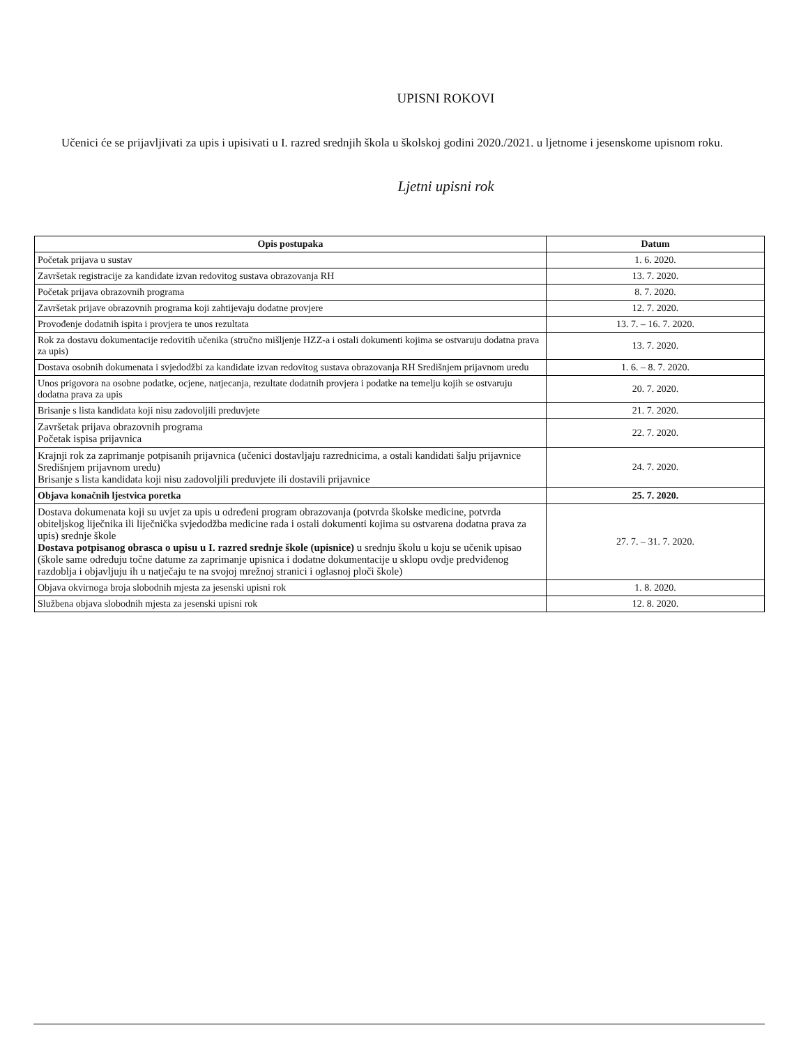UPISNI ROKOVI
Učenici će se prijavljivati za upis i upisivati u I. razred srednjih škola u školskoj godini 2020./2021. u ljetnome i jesenskome upisnom roku.
Ljetni upisni rok
| Opis postupaka | Datum |
| --- | --- |
| Početak prijava u sustav | 1. 6. 2020. |
| Završetak registracije za kandidate izvan redovitog sustava obrazovanja RH | 13. 7. 2020. |
| Početak prijava obrazovnih programa | 8. 7. 2020. |
| Završetak prijave obrazovnih programa koji zahtijevaju dodatne provjere | 12. 7. 2020. |
| Provođenje dodatnih ispita i provjera te unos rezultata | 13. 7. – 16. 7. 2020. |
| Rok za dostavu dokumentacije redovitih učenika (stručno mišljenje HZZ-a i ostali dokumenti kojima se ostvaruju dodatna prava za upis) | 13. 7. 2020. |
| Dostava osobnih dokumenata i svjedodžbi za kandidate izvan redovitog sustava obrazovanja RH Središnjem prijavnom uredu | 1. 6. – 8. 7. 2020. |
| Unos prigovora na osobne podatke, ocjene, natjecanja, rezultate dodatnih provjera i podatke na temelju kojih se ostvaruju dodatna prava za upis | 20. 7. 2020. |
| Brisanje s lista kandidata koji nisu zadovoljili preduvjete | 21. 7. 2020. |
| Završetak prijava obrazovnih programa Početak ispisa prijavnica | 22. 7. 2020. |
| Krajnji rok za zaprimanje potpisanih prijavnica (učenici dostavljaju razrednicima, a ostali kandidati šalju prijavnice Središnjem prijavnom uredu) Brisanje s lista kandidata koji nisu zadovoljili preduvjete ili dostavili prijavnice | 24. 7. 2020. |
| Objava konačnih ljestvica poretka | 25. 7. 2020. |
| Dostava dokumenata koji su uvjet za upis u određeni program obrazovanja (potvrda školske medicine, potvrda obiteljskog liječnika ili liječnička svjedodžba medicine rada i ostali dokumenti kojima su ostvarena dodatna prava za upis) srednje škole Dostava potpisanog obrasca o upisu u I. razred srednje škole (upisnice) u srednju školu u koju se učenik upisao (škole same određuju točne datume za zaprimanje upisnica i dodatne dokumentacije u sklopu ovdje predviđenog razdoblja i objavljuju ih u natječaju te na svojoj mrežnoj stranici i oglasnoj ploči škole) | 27. 7. – 31. 7. 2020. |
| Objava okvirnoga broja slobodnih mjesta za jesenski upisni rok | 1. 8. 2020. |
| Službena objava slobodnih mjesta za jesenski upisni rok | 12. 8. 2020. |